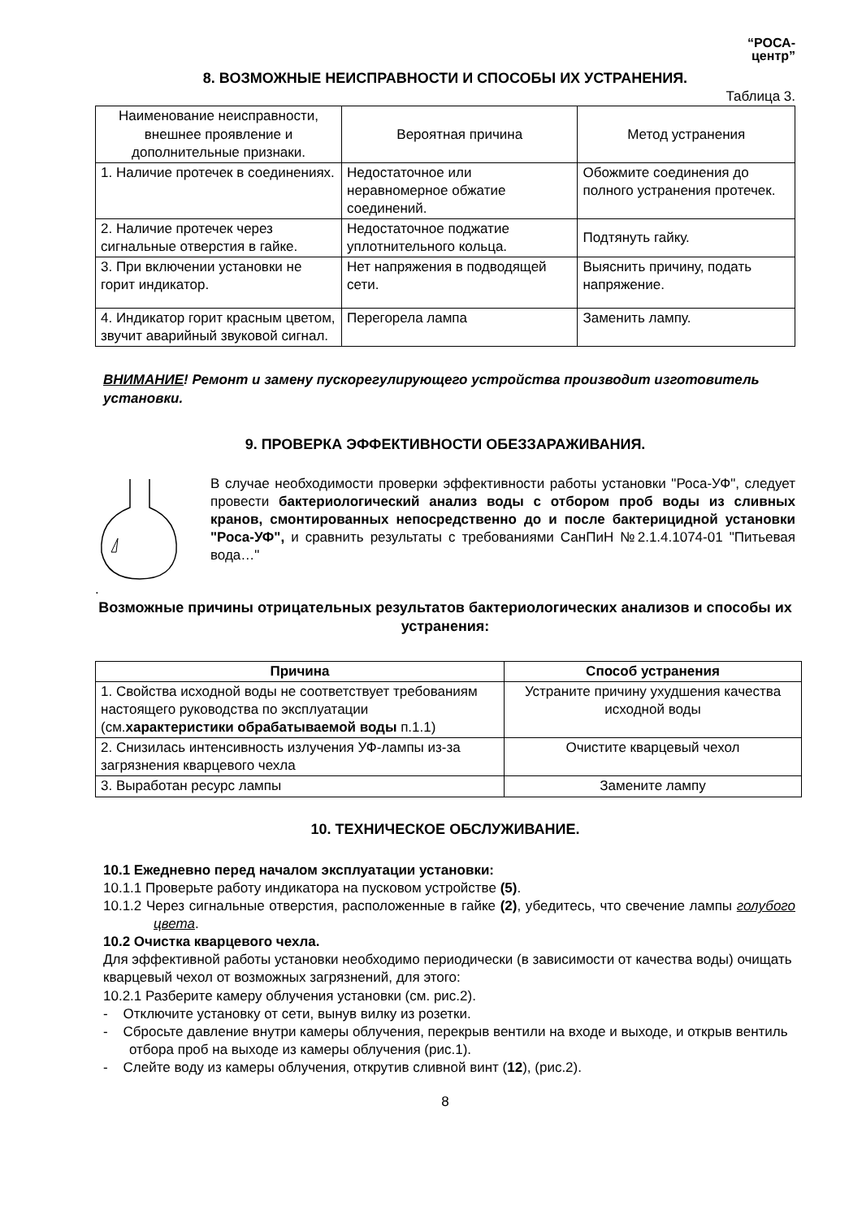“РОСА-
центр”
8. ВОЗМОЖНЫЕ НЕИСПРАВНОСТИ И СПОСОБЫ ИХ УСТРАНЕНИЯ.
Таблица 3.
| Наименование неисправности, внешнее проявление и дополнительные признаки. | Вероятная причина | Метод устранения |
| 1. Наличие протечек в соединениях. | Недостаточное или неравномерное обжатие соединений. | Обожмите соединения до полного устранения протечек. |
| 2. Наличие протечек через сигнальные отверстия в гайке. | Недостаточное поджатие уплотнительного кольца. | Подтянуть гайку. |
| 3. При включении установки не горит индикатор. | Нет напряжения в подводящей сети. | Выяснить причину, подать напряжение. |
| 4. Индикатор горит красным цветом, звучит аварийный звуковой сигнал. | Перегорела лампа | Заменить лампу. |
ВНИМАНИЕ! Ремонт и замену пускорегулирующего устройства производит изготовитель установки.
9. ПРОВЕРКА ЭФФЕКТИВНОСТИ ОБЕЗЗАРАЖИВАНИЯ.
В случае необходимости проверки эффективности работы установки "Роса-УФ", следует провести бактериологический анализ воды с отбором проб воды из сливных кранов, смонтированных непосредственно до и после бактерицидной установки "Роса-УФ", и сравнить результаты с требованиями СанПиН №2.1.4.1074-01 "Питьевая вода…"
.
Возможные причины отрицательных результатов бактериологических анализов и способы их устранения:
| Причина | Способ устранения |
| --- | --- |
| 1. Свойства исходной воды не соответствует требованиям настоящего руководства по эксплуатации (см. характеристики обрабатываемой воды п.1.1) | Устраните причину ухудшения качества исходной воды |
| 2. Снизилась интенсивность излучения УФ-лампы из-за загрязнения кварцевого чехла | Очистите кварцевый чехол |
| 3. Выработан ресурс лампы | Замените лампу |
10. ТЕХНИЧЕСКОЕ ОБСЛУЖИВАНИЕ.
10.1 Ежедневно перед началом эксплуатации установки:
10.1.1 Проверьте работу индикатора на пусковом устройстве (5).
10.1.2 Через сигнальные отверстия, расположенные в гайке (2), убедитесь, что свечение лампы голубого цвета.
10.2 Очистка кварцевого чехла.
Для эффективной работы установки необходимо периодически (в зависимости от качества воды) очищать кварцевый чехол от возможных загрязнений, для этого:
10.2.1 Разберите камеру облучения установки (см. рис.2).
- Отключите установку от сети, вынув вилку из розетки.
- Сбросьте давление внутри камеры облучения, перекрыв вентили на входе и выходе, и открыв вентиль отбора проб на выходе из камеры облучения (рис.1).
- Слейте воду из камеры облучения, открутив сливной винт (12), (рис.2).
8